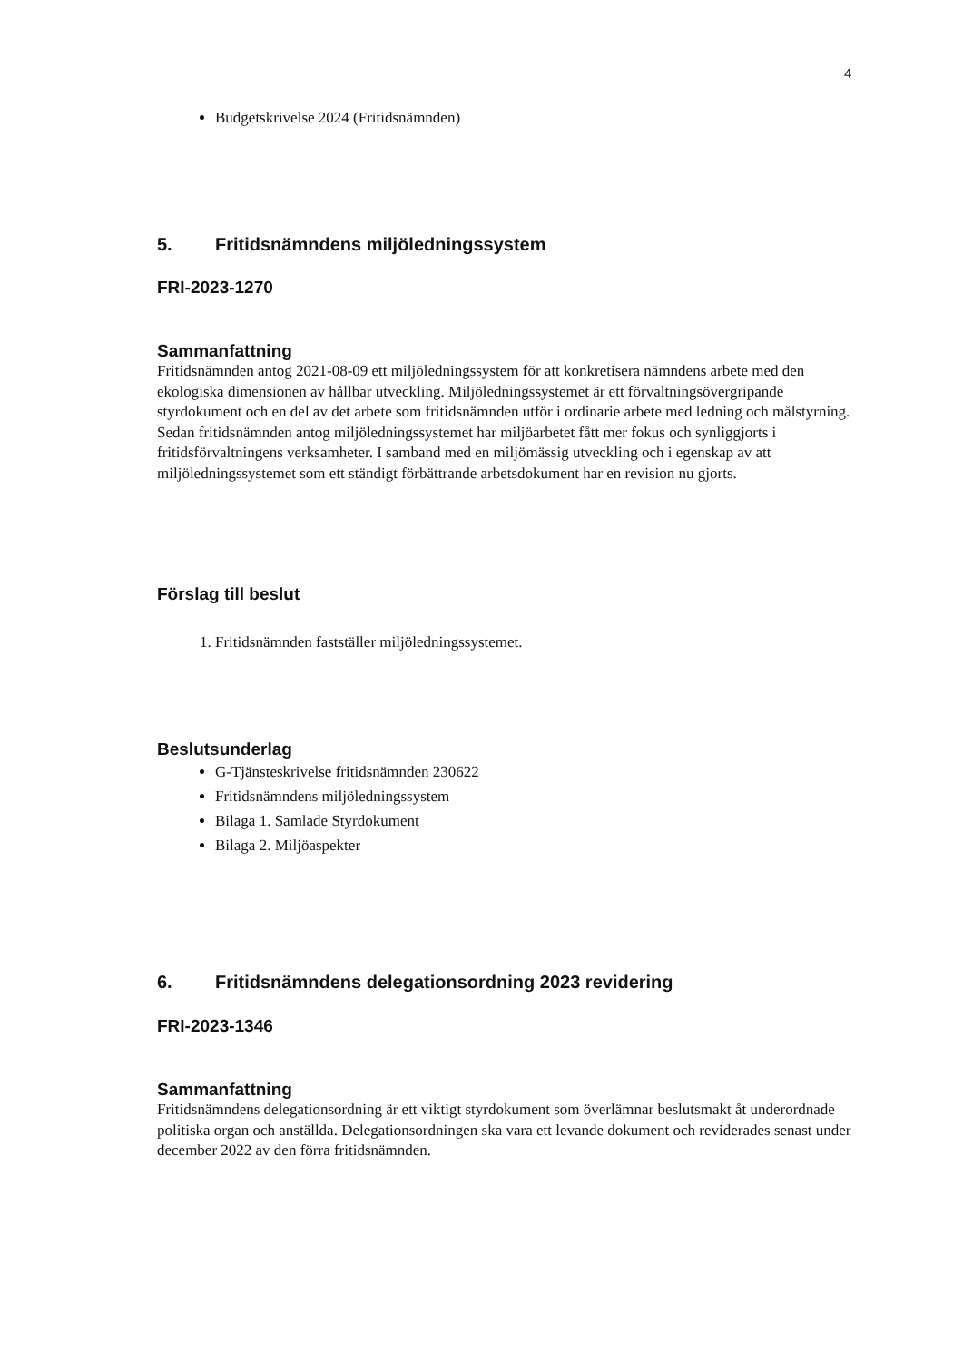4
Budgetskrivelse 2024 (Fritidsnämnden)
5. Fritidsnämndens miljöledningssystem
FRI-2023-1270
Sammanfattning
Fritidsnämnden antog 2021-08-09 ett miljöledningssystem för att konkretisera nämndens arbete med den ekologiska dimensionen av hållbar utveckling. Miljöledningssystemet är ett förvaltningsövergripande styrdokument och en del av det arbete som fritidsnämnden utför i ordinarie arbete med ledning och målstyrning. Sedan fritidsnämnden antog miljöledningssystemet har miljöarbetet fått mer fokus och synliggjorts i fritidsförvaltningens verksamheter. I samband med en miljömässig utveckling och i egenskap av att miljöledningssystemet som ett ständigt förbättrande arbetsdokument har en revision nu gjorts.
Förslag till beslut
1. Fritidsnämnden fastställer miljöledningssystemet.
Beslutsunderlag
G-Tjänsteskrivelse fritidsnämnden 230622
Fritidsnämndens miljöledningssystem
Bilaga 1. Samlade Styrdokument
Bilaga 2. Miljöaspekter
6. Fritidsnämndens delegationsordning 2023 revidering
FRI-2023-1346
Sammanfattning
Fritidsnämndens delegationsordning är ett viktigt styrdokument som överlämnar beslutsmakt åt underordnade politiska organ och anställda. Delegationsordningen ska vara ett levande dokument och reviderades senast under december 2022 av den förra fritidsnämnden.